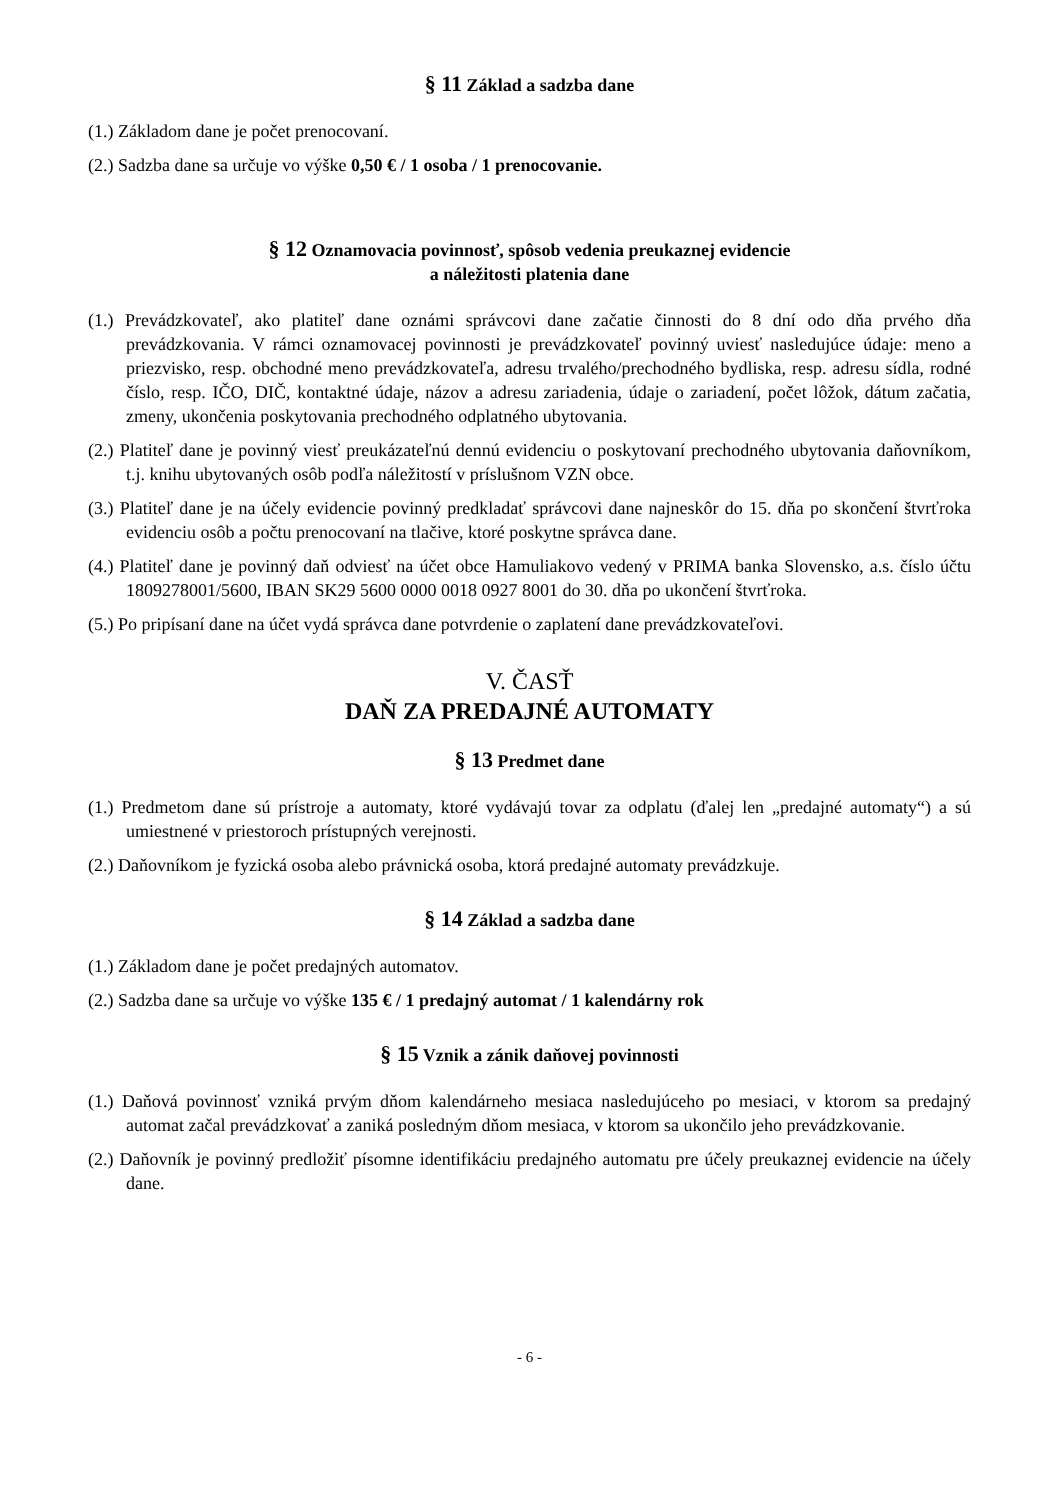§ 11 Základ a sadzba dane
(1.) Základom dane je počet prenocovaní.
(2.) Sadzba dane sa určuje vo výške 0,50 € / 1 osoba / 1 prenocovanie.
§ 12 Oznamovacia povinnosť, spôsob vedenia preukaznej evidencie
a náležitosti platenia dane
(1.) Prevádzkovateľ, ako platiteľ dane oznámi správcovi dane začatie činnosti do 8 dní odo dňa prvého dňa prevádzkovania. V rámci oznamovacej povinnosti je prevádzkovateľ povinný uviesť nasledujúce údaje: meno a priezvisko, resp. obchodné meno prevádzkovateľa, adresu trvalého/prechodného bydliska, resp. adresu sídla, rodné číslo, resp. IČO, DIČ, kontaktné údaje, názov a adresu zariadenia, údaje o zariadení, počet lôžok, dátum začatia, zmeny, ukončenia poskytovania prechodného odplatného ubytovania.
(2.) Platiteľ dane je povinný viesť preukázateľnú dennú evidenciu o poskytovaní prechodného ubytovania daňovníkom, t.j. knihu ubytovaných osôb podľa náležitostí v príslušnom VZN obce.
(3.) Platiteľ dane je na účely evidencie povinný predkladať správcovi dane najneskôr do 15. dňa po skončení štvrťroka evidenciu osôb a počtu prenocovaní na tlačive, ktoré poskytne správca dane.
(4.) Platiteľ dane je povinný daň odviesť na účet obce Hamuliakovo vedený v PRIMA banka Slovensko, a.s. číslo účtu 1809278001/5600, IBAN SK29 5600 0000 0018 0927 8001 do 30. dňa po ukončení štvrťroka.
(5.) Po pripísaní dane na účet vydá správca dane potvrdenie o zaplatení dane prevádzkovateľovi.
V. ČASŤ
DAŇ ZA PREDAJNÉ AUTOMATY
§ 13 Predmet dane
(1.) Predmetom dane sú prístroje a automaty, ktoré vydávajú tovar za odplatu (ďalej len „predajné automaty“) a sú umiestnené v priestoroch prístupných verejnosti.
(2.) Daňovníkom je fyzická osoba alebo právnická osoba, ktorá predajné automaty prevádzkuje.
§ 14 Základ a sadzba dane
(1.) Základom dane je počet predajných automatov.
(2.) Sadzba dane sa určuje vo výške 135 € / 1 predajný automat / 1 kalendárny rok
§ 15 Vznik a zánik daňovej povinnosti
(1.) Daňová povinnosť vzniká prvým dňom kalendárneho mesiaca nasledujúceho po mesiaci, v ktorom sa predajný automat začal prevádzkovať a zaniká posledným dňom mesiaca, v ktorom sa ukončilo jeho prevádzkovanie.
(2.) Daňovník je povinný predložiť písomne identifikáciu predajného automatu pre účely preukaznej evidencie na účely dane.
- 6 -